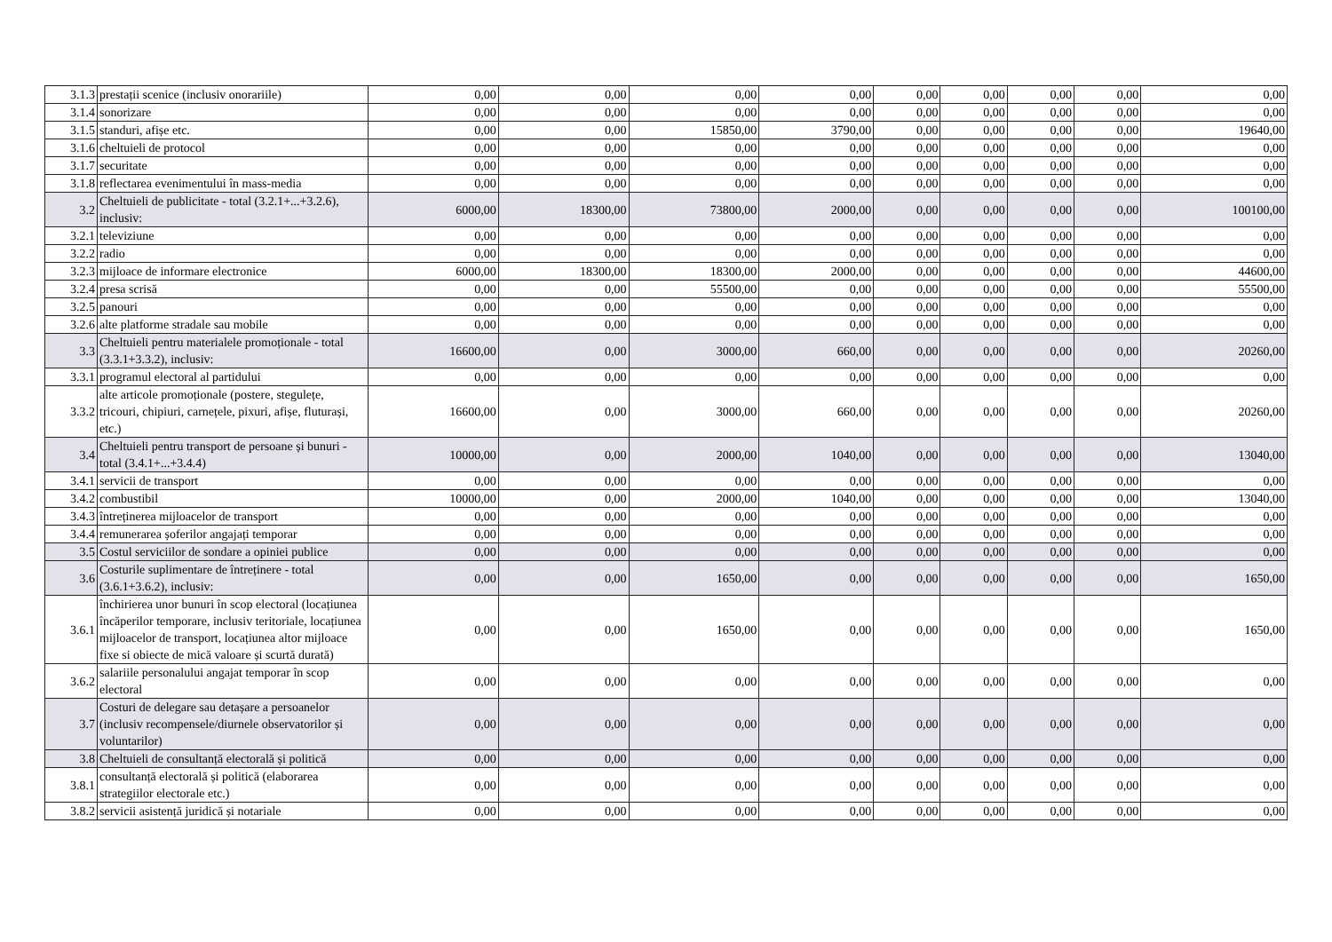| 3.1.3 | prestații scenice (inclusiv onorariile) | 0,00 | 0,00 | 0,00 | 0,00 | 0,00 | 0,00 | 0,00 | 0,00 | 0,00 |
| 3.1.4 | sonorizare | 0,00 | 0,00 | 0,00 | 0,00 | 0,00 | 0,00 | 0,00 | 0,00 | 0,00 |
| 3.1.5 | standuri, afișe etc. | 0,00 | 0,00 | 15850,00 | 3790,00 | 0,00 | 0,00 | 0,00 | 0,00 | 19640,00 |
| 3.1.6 | cheltuieli de protocol | 0,00 | 0,00 | 0,00 | 0,00 | 0,00 | 0,00 | 0,00 | 0,00 | 0,00 |
| 3.1.7 | securitate | 0,00 | 0,00 | 0,00 | 0,00 | 0,00 | 0,00 | 0,00 | 0,00 | 0,00 |
| 3.1.8 | reflectarea evenimentului în mass-media | 0,00 | 0,00 | 0,00 | 0,00 | 0,00 | 0,00 | 0,00 | 0,00 | 0,00 |
| 3.2 | Cheltuieli de publicitate - total (3.2.1+...+3.2.6), inclusiv: | 6000,00 | 18300,00 | 73800,00 | 2000,00 | 0,00 | 0,00 | 0,00 | 0,00 | 100100,00 |
| 3.2.1 | televiziune | 0,00 | 0,00 | 0,00 | 0,00 | 0,00 | 0,00 | 0,00 | 0,00 | 0,00 |
| 3.2.2 | radio | 0,00 | 0,00 | 0,00 | 0,00 | 0,00 | 0,00 | 0,00 | 0,00 | 0,00 |
| 3.2.3 | mijloace de informare electronice | 6000,00 | 18300,00 | 18300,00 | 2000,00 | 0,00 | 0,00 | 0,00 | 0,00 | 44600,00 |
| 3.2.4 | presa scrisă | 0,00 | 0,00 | 55500,00 | 0,00 | 0,00 | 0,00 | 0,00 | 0,00 | 55500,00 |
| 3.2.5 | panouri | 0,00 | 0,00 | 0,00 | 0,00 | 0,00 | 0,00 | 0,00 | 0,00 | 0,00 |
| 3.2.6 | alte platforme stradale sau mobile | 0,00 | 0,00 | 0,00 | 0,00 | 0,00 | 0,00 | 0,00 | 0,00 | 0,00 |
| 3.3 | Cheltuieli pentru materialele promoționale - total (3.3.1+3.3.2), inclusiv: | 16600,00 | 0,00 | 3000,00 | 660,00 | 0,00 | 0,00 | 0,00 | 0,00 | 20260,00 |
| 3.3.1 | programul electoral al partidului | 0,00 | 0,00 | 0,00 | 0,00 | 0,00 | 0,00 | 0,00 | 0,00 | 0,00 |
| 3.3.2 | alte articole promoționale (postere, stegulețe, tricouri, chipiuri, carnețele, pixuri, afișe, fluturași, etc.) | 16600,00 | 0,00 | 3000,00 | 660,00 | 0,00 | 0,00 | 0,00 | 0,00 | 20260,00 |
| 3.4 | Cheltuieli pentru transport de persoane și bunuri - total (3.4.1+...+3.4.4) | 10000,00 | 0,00 | 2000,00 | 1040,00 | 0,00 | 0,00 | 0,00 | 0,00 | 13040,00 |
| 3.4.1 | servicii de transport | 0,00 | 0,00 | 0,00 | 0,00 | 0,00 | 0,00 | 0,00 | 0,00 | 0,00 |
| 3.4.2 | combustibil | 10000,00 | 0,00 | 2000,00 | 1040,00 | 0,00 | 0,00 | 0,00 | 0,00 | 13040,00 |
| 3.4.3 | întreținerea mijloacelor de transport | 0,00 | 0,00 | 0,00 | 0,00 | 0,00 | 0,00 | 0,00 | 0,00 | 0,00 |
| 3.4.4 | remunerarea șoferilor angajați temporar | 0,00 | 0,00 | 0,00 | 0,00 | 0,00 | 0,00 | 0,00 | 0,00 | 0,00 |
| 3.5 | Costul serviciilor de sondare a opiniei publice | 0,00 | 0,00 | 0,00 | 0,00 | 0,00 | 0,00 | 0,00 | 0,00 | 0,00 |
| 3.6 | Costurile suplimentare de întreținere - total (3.6.1+3.6.2), inclusiv: | 0,00 | 0,00 | 1650,00 | 0,00 | 0,00 | 0,00 | 0,00 | 0,00 | 1650,00 |
| 3.6.1 | închirierea unor bunuri în scop electoral (locațiunea încăperilor temporare, inclusiv teritoriale, locațiunea mijloacelor de transport, locațiunea altor mijloace fixe si obiecte de mică valoare și scurtă durată) | 0,00 | 0,00 | 1650,00 | 0,00 | 0,00 | 0,00 | 0,00 | 0,00 | 1650,00 |
| 3.6.2 | salariile personalului angajat temporar în scop electoral | 0,00 | 0,00 | 0,00 | 0,00 | 0,00 | 0,00 | 0,00 | 0,00 | 0,00 |
| 3.7 | Costuri de delegare sau detașare a persoanelor (inclusiv recompensele/diurnele observatorilor și voluntarilor) | 0,00 | 0,00 | 0,00 | 0,00 | 0,00 | 0,00 | 0,00 | 0,00 | 0,00 |
| 3.8 | Cheltuieli de consultanță electorală și politică | 0,00 | 0,00 | 0,00 | 0,00 | 0,00 | 0,00 | 0,00 | 0,00 | 0,00 |
| 3.8.1 | consultanță electorală și politică (elaborarea strategiilor electorale etc.) | 0,00 | 0,00 | 0,00 | 0,00 | 0,00 | 0,00 | 0,00 | 0,00 | 0,00 |
| 3.8.2 | servicii asistență juridică și notariale | 0,00 | 0,00 | 0,00 | 0,00 | 0,00 | 0,00 | 0,00 | 0,00 | 0,00 |